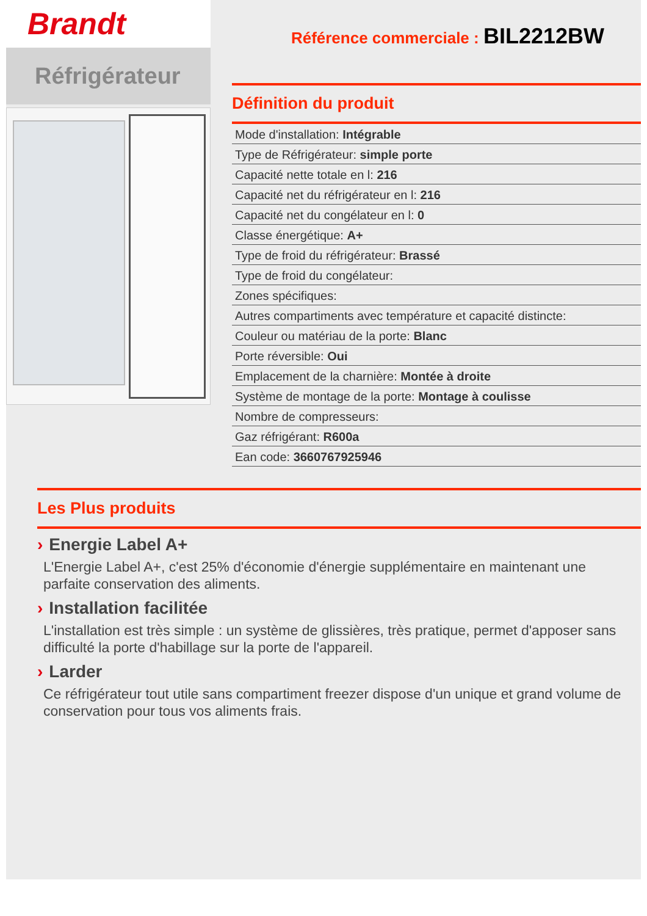Brandt
Réfrigérateur
Référence commerciale : BIL2212BW
Définition du produit
| Mode d'installation: Intégrable |
| Type de Réfrigérateur: simple porte |
| Capacité nette totale en l: 216 |
| Capacité net du réfrigérateur en l: 216 |
| Capacité net du congélateur en l: 0 |
| Classe énergétique: A+ |
| Type de froid du réfrigérateur: Brassé |
| Type de froid du congélateur: |
| Zones spécifiques: |
| Autres compartiments avec température et capacité distincte: |
| Couleur ou matériau de la porte: Blanc |
| Porte réversible: Oui |
| Emplacement de la charnière: Montée à droite |
| Système de montage de la porte: Montage à coulisse |
| Nombre de compresseurs: |
| Gaz réfrigérant: R600a |
| Ean code: 3660767925946 |
Les Plus produits
› Energie Label A+
L'Energie Label A+, c'est 25% d'économie d'énergie supplémentaire en maintenant une parfaite conservation des aliments.
› Installation facilitée
L'installation est très simple : un système de glissières, très pratique, permet d'apposer sans difficulté la porte d'habillage sur la porte de l'appareil.
› Larder
Ce réfrigérateur tout utile sans compartiment freezer dispose d'un unique et grand volume de conservation pour tous vos aliments frais.